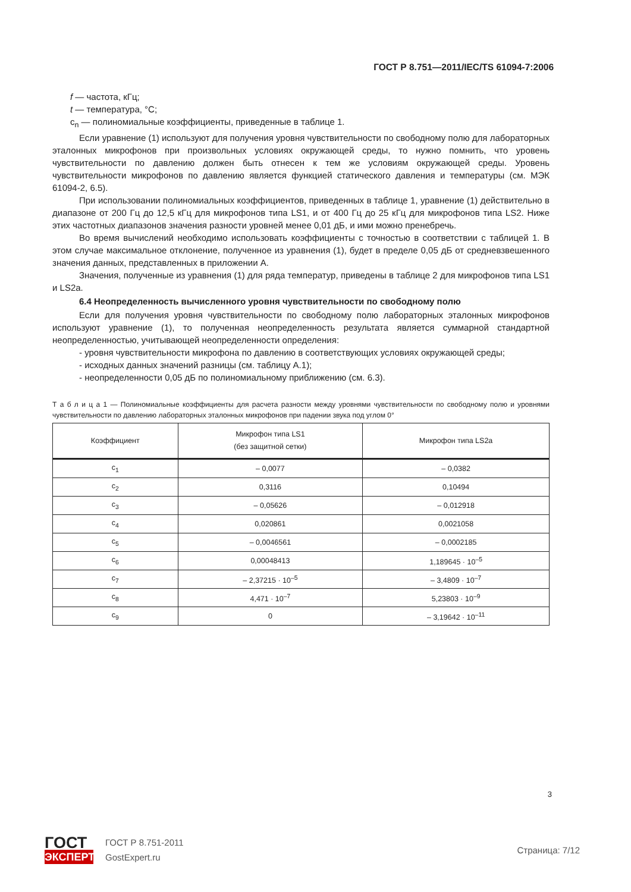ГОСТ Р 8.751—2011/IEC/TS 61094-7:2006
f — частота, кГц;
t — температура, °С;
c<sub>n</sub> — полиномиальные коэффициенты, приведенные в таблице 1.
Если уравнение (1) используют для получения уровня чувствительности по свободному полю для лабораторных эталонных микрофонов при произвольных условиях окружающей среды, то нужно помнить, что уровень чувствительности по давлению должен быть отнесен к тем же условиям окружающей среды. Уровень чувствительности микрофонов по давлению является функцией статического давления и температуры (см. МЭК 61094-2, 6.5).
При использовании полиномиальных коэффициентов, приведенных в таблице 1, уравнение (1) действительно в диапазоне от 200 Гц до 12,5 кГц для микрофонов типа LS1, и от 400 Гц до 25 кГц для микрофонов типа LS2. Ниже этих частотных диапазонов значения разности уровней менее 0,01 дБ, и ими можно пренебречь.
Во время вычислений необходимо использовать коэффициенты с точностью в соответствии с таблицей 1. В этом случае максимальное отклонение, полученное из уравнения (1), будет в пределе 0,05 дБ от средневзвешенного значения данных, представленных в приложении А.
Значения, полученные из уравнения (1) для ряда температур, приведены в таблице 2 для микрофонов типа LS1 и LS2a.
6.4 Неопределенность вычисленного уровня чувствительности по свободному полю
Если для получения уровня чувствительности по свободному полю лабораторных эталонных микрофонов используют уравнение (1), то полученная неопределенность результата является суммарной стандартной неопределенностью, учитывающей неопределенности определения:
- уровня чувствительности микрофона по давлению в соответствующих условиях окружающей среды;
- исходных данных значений разницы (см. таблицу А.1);
- неопределенности 0,05 дБ по полиномиальному приближению (см. 6.3).
Т а б л и ц а 1 — Полиномиальные коэффициенты для расчета разности между уровнями чувствительности по свободному полю и уровнями чувствительности по давлению лабораторных эталонных микрофонов при падении звука под углом 0°
| Коэффициент | Микрофон типа LS1 (без защитной сетки) | Микрофон типа LS2a |
| --- | --- | --- |
| c<sub>1</sub> | – 0,0077 | – 0,0382 |
| c<sub>2</sub> | 0,3116 | 0,10494 |
| c<sub>3</sub> | – 0,05626 | – 0,012918 |
| c<sub>4</sub> | 0,020861 | 0,0021058 |
| c<sub>5</sub> | – 0,0046561 | – 0,0002185 |
| c<sub>6</sub> | 0,00048413 | 1,189645 · 10<sup>–5</sup> |
| c<sub>7</sub> | – 2,37215 · 10<sup>–5</sup> | – 3,4809 · 10<sup>–7</sup> |
| c<sub>8</sub> | 4,471 · 10<sup>–7</sup> | 5,23803 · 10<sup>–9</sup> |
| c<sub>9</sub> | 0 | – 3,19642 · 10<sup>–11</sup> |
3
ГОСТ
ЭКСПЕРТ
ГОСТ Р 8.751-2011
GostExpert.ru
Страница: 7/12